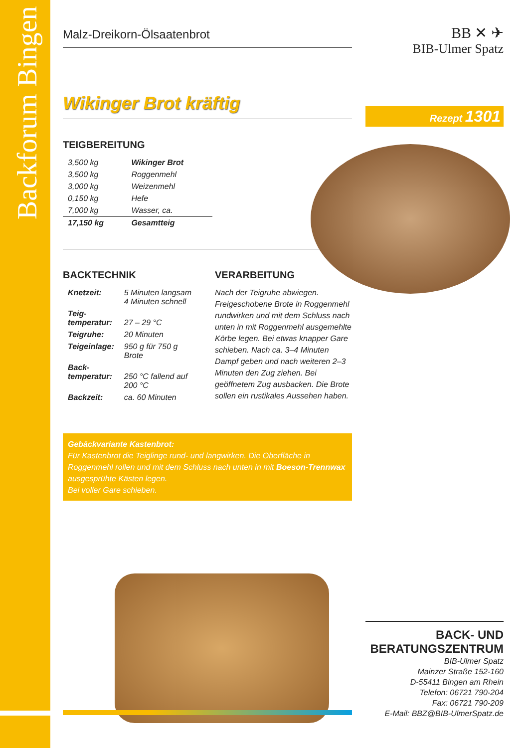Backforum Bingen
Malz-Dreikorn-Ölsaatenbrot
Wikinger Brot kräftig
TEIGBEREITUNG
| 3,500 kg | Wikinger Brot |
| 3,500 kg | Roggenmehl |
| 3,000 kg | Weizenmehl |
| 0,150 kg | Hefe |
| 7,000 kg | Wasser, ca. |
| 17,150 kg | Gesamtteig |
BACKTECHNIK
| Knetzeit: | 5 Minuten langsam 4 Minuten schnell |
| Teig- temperatur: | 27 – 29 °C |
| Teigruhe: | 20 Minuten |
| Teigeinlage: | 950 g für 750 g Brote |
| Back- temperatur: | 250 °C fallend auf 200 °C |
| Backzeit: | ca. 60 Minuten |
VERARBEITUNG
Nach der Teigruhe abwiegen. Freigeschobene Brote in Roggenmehl rundwirken und mit dem Schluss nach unten in mit Roggenmehl ausgemehlte Körbe legen. Bei etwas knapper Gare schieben. Nach ca. 3–4 Minuten Dampf geben und nach weiteren 2–3 Minuten den Zug ziehen. Bei geöffnetem Zug ausbacken. Die Brote sollen ein rustikales Aussehen haben.
Gebäckvariante Kastenbrot:
Für Kastenbrot die Teiglinge rund- und langwirken. Die Oberfläche in Roggenmehl rollen und mit dem Schluss nach unten in mit Boeson-Trennwax ausgesprühte Kästen legen.
Bei voller Gare schieben.
BB ✕ ✈
BIB-Ulmer Spatz
Rezept 1301
BACK- UND
BERATUNGSZENTRUM
BIB-Ulmer Spatz
Mainzer Straße 152-160
D-55411 Bingen am Rhein
Telefon: 06721 790-204
Fax: 06721 790-209
E-Mail: BBZ@BIB-UlmerSpatz.de